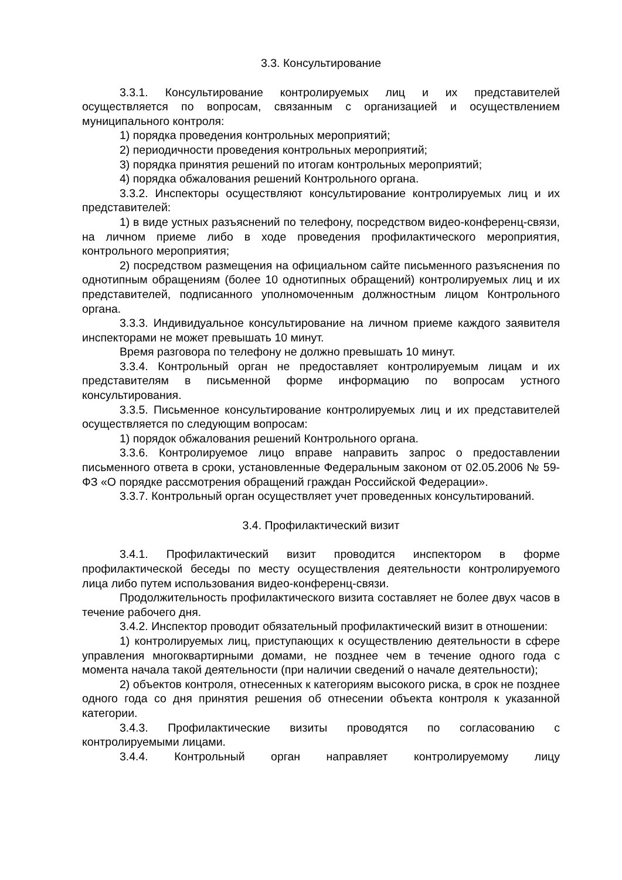3.3. Консультирование
3.3.1. Консультирование контролируемых лиц и их представителей осуществляется по вопросам, связанным с организацией и осуществлением муниципального контроля:
1) порядка проведения контрольных мероприятий;
2) периодичности проведения контрольных мероприятий;
3) порядка принятия решений по итогам контрольных мероприятий;
4) порядка обжалования решений Контрольного органа.
3.3.2. Инспекторы осуществляют консультирование контролируемых лиц и их представителей:
1) в виде устных разъяснений по телефону, посредством видео-конференц-связи, на личном приеме либо в ходе проведения профилактического мероприятия, контрольного мероприятия;
2) посредством размещения на официальном сайте письменного разъяснения по однотипным обращениям (более 10 однотипных обращений) контролируемых лиц и их представителей, подписанного уполномоченным должностным лицом Контрольного органа.
3.3.3. Индивидуальное консультирование на личном приеме каждого заявителя инспекторами не может превышать 10 минут.
Время разговора по телефону не должно превышать 10 минут.
3.3.4. Контрольный орган не предоставляет контролируемым лицам и их представителям в письменной форме информацию по вопросам устного консультирования.
3.3.5. Письменное консультирование контролируемых лиц и их представителей осуществляется по следующим вопросам:
1) порядок обжалования решений Контрольного органа.
3.3.6. Контролируемое лицо вправе направить запрос о предоставлении письменного ответа в сроки, установленные Федеральным законом от 02.05.2006 № 59-ФЗ «О порядке рассмотрения обращений граждан Российской Федерации».
3.3.7. Контрольный орган осуществляет учет проведенных консультирований.
3.4. Профилактический визит
3.4.1. Профилактический визит проводится инспектором в форме профилактической беседы по месту осуществления деятельности контролируемого лица либо путем использования видео-конференц-связи.
Продолжительность профилактического визита составляет не более двух часов в течение рабочего дня.
3.4.2. Инспектор проводит обязательный профилактический визит в отношении:
1) контролируемых лиц, приступающих к осуществлению деятельности в сфере управления многоквартирными домами, не позднее чем в течение одного года с момента начала такой деятельности (при наличии сведений о начале деятельности);
2) объектов контроля, отнесенных к категориям высокого риска, в срок не позднее одного года со дня принятия решения об отнесении объекта контроля к указанной категории.
3.4.3. Профилактические визиты проводятся по согласованию с контролируемыми лицами.
3.4.4. Контрольный орган направляет контролируемому лицу